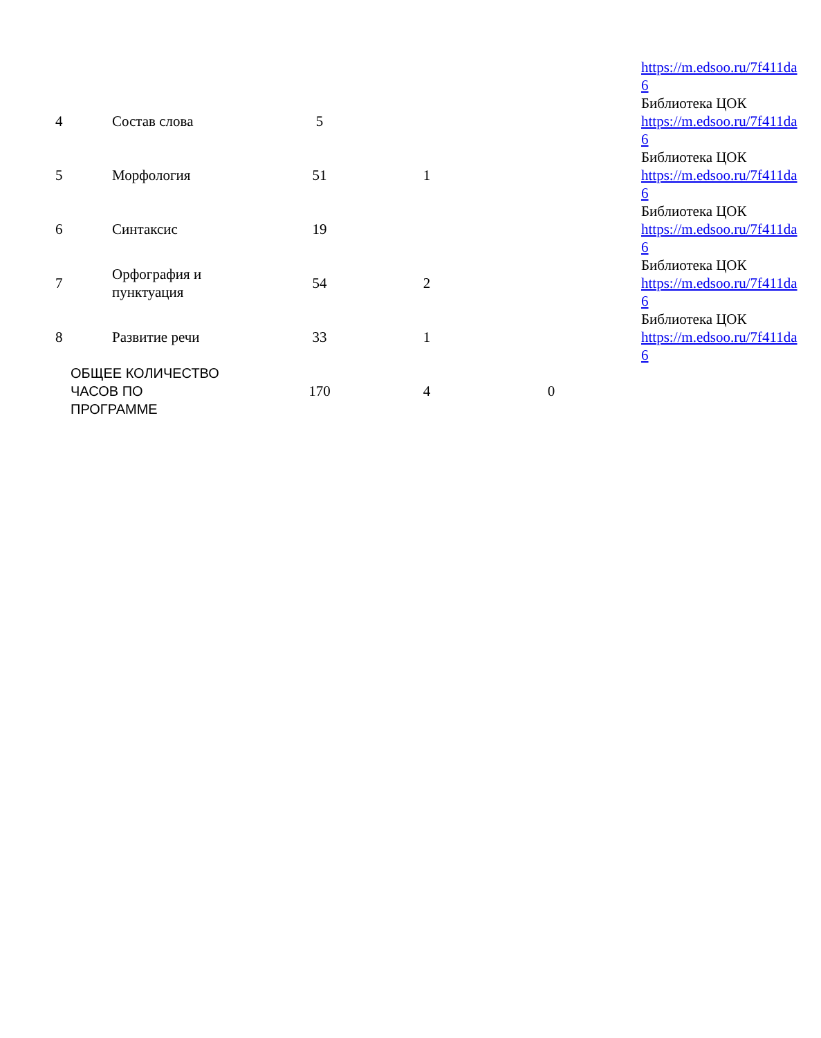| | | | | | https://m.edsoo.ru/7f411da 6 |
| 4 | Состав слова | 5 | | | Библиотека ЦОК https://m.edsoo.ru/7f411da 6 |
| 5 | Морфология | 51 | 1 | | Библиотека ЦОК https://m.edsoo.ru/7f411da 6 |
| 6 | Синтаксис | 19 | | | Библиотека ЦОК https://m.edsoo.ru/7f411da 6 |
| 7 | Орфография и пунктуация | 54 | 2 | | Библиотека ЦОК https://m.edsoo.ru/7f411da 6 |
| 8 | Развитие речи | 33 | 1 | | Библиотека ЦОК https://m.edsoo.ru/7f411da 6 |
| ОБЩЕЕ КОЛИЧЕСТВО ЧАСОВ ПО ПРОГРАММЕ | | 170 | 4 | 0 | |